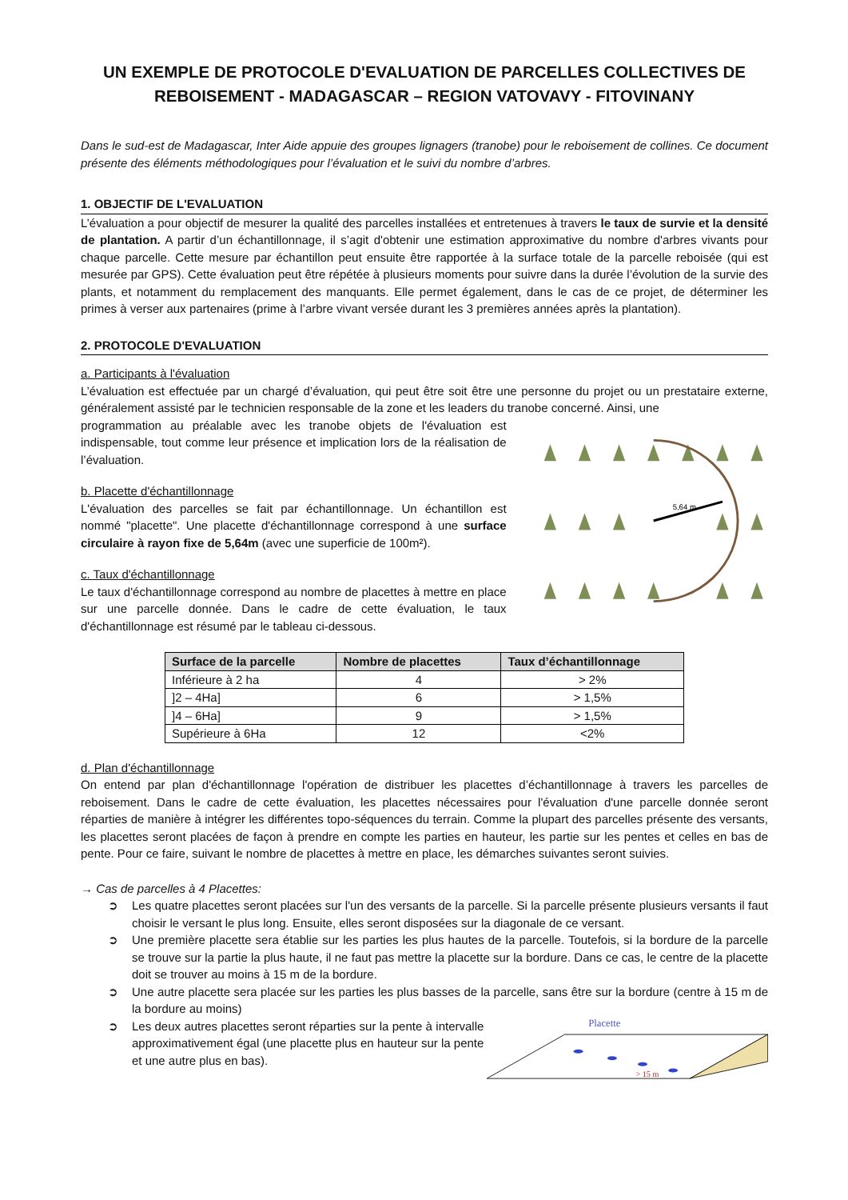UN EXEMPLE DE PROTOCOLE D'EVALUATION DE PARCELLES COLLECTIVES DE REBOISEMENT - MADAGASCAR – REGION VATOVAVY - FITOVINANY
Dans le sud-est de Madagascar, Inter Aide appuie des groupes lignagers (tranobe) pour le reboisement de collines. Ce document présente des éléments méthodologiques pour l’évaluation et le suivi du nombre d’arbres.
1. OBJECTIF DE L'EVALUATION
L’évaluation a pour objectif de mesurer la qualité des parcelles installées et entretenues à travers le taux de survie et la densité de plantation. A partir d’un échantillonnage, il s’agit d'obtenir une estimation approximative du nombre d'arbres vivants pour chaque parcelle. Cette mesure par échantillon peut ensuite être rapportée à la surface totale de la parcelle reboisée (qui est mesurée par GPS). Cette évaluation peut être répétée à plusieurs moments pour suivre dans la durée l’évolution de la survie des plants, et notamment du remplacement des manquants. Elle permet également, dans le cas de ce projet, de déterminer les primes à verser aux partenaires (prime à l’arbre vivant versée durant les 3 premières années après la plantation).
2. PROTOCOLE D'EVALUATION
a. Participants à l'évaluation
L’évaluation est effectuée par un chargé d’évaluation, qui peut être soit être une personne du projet ou un prestataire externe, généralement assisté par le technicien responsable de la zone et les leaders du tranobe concerné. Ainsi, une
programmation au préalable avec les tranobe objets de l'évaluation est indispensable, tout comme leur présence et implication lors de la réalisation de l’évaluation.
b. Placette d'échantillonnage
L'évaluation des parcelles se fait par échantillonnage. Un échantillon est nommé "placette". Une placette d'échantillonnage correspond à une surface circulaire à rayon fixe de 5,64m (avec une superficie de 100m²).
c. Taux d'échantillonnage
Le taux d'échantillonnage correspond au nombre de placettes à mettre en place sur une parcelle donnée. Dans le cadre de cette évaluation, le taux d'échantillonnage est résumé par le tableau ci-dessous.
5,64 m
| Surface de la parcelle | Nombre de placettes | Taux d’échantillonnage |
| --- | --- | --- |
| Inférieure à 2 ha | 4 | > 2% |
| ]2 – 4Ha] | 6 | > 1,5% |
| ]4 – 6Ha] | 9 | > 1,5% |
| Supérieure à 6Ha | 12 | <2% |
d. Plan d'échantillonnage
On entend par plan d'échantillonnage l'opération de distribuer les placettes d’échantillonnage à travers les parcelles de reboisement. Dans le cadre de cette évaluation, les placettes nécessaires pour l'évaluation d'une parcelle donnée seront réparties de manière à intégrer les différentes topo-séquences du terrain. Comme la plupart des parcelles présente des versants, les placettes seront placées de façon à prendre en compte les parties en hauteur, les partie sur les pentes et celles en bas de pente. Pour ce faire, suivant le nombre de placettes à mettre en place, les démarches suivantes seront suivies.
→ Cas de parcelles à 4 Placettes:
➲ Les quatre placettes seront placées sur l'un des versants de la parcelle. Si la parcelle présente plusieurs versants il faut choisir le versant le plus long. Ensuite, elles seront disposées sur la diagonale de ce versant.
➲ Une première placette sera établie sur les parties les plus hautes de la parcelle. Toutefois, si la bordure de la parcelle se trouve sur la partie la plus haute, il ne faut pas mettre la placette sur la bordure. Dans ce cas, le centre de la placette doit se trouver au moins à 15 m de la bordure.
➲ Une autre placette sera placée sur les parties les plus basses de la parcelle, sans être sur la bordure (centre à 15 m de la bordure au moins)
➲ Les deux autres placettes seront réparties sur la pente à intervalle approximativement égal (une placette plus en hauteur sur la pente et une autre plus en bas).
Placette
> 15 m